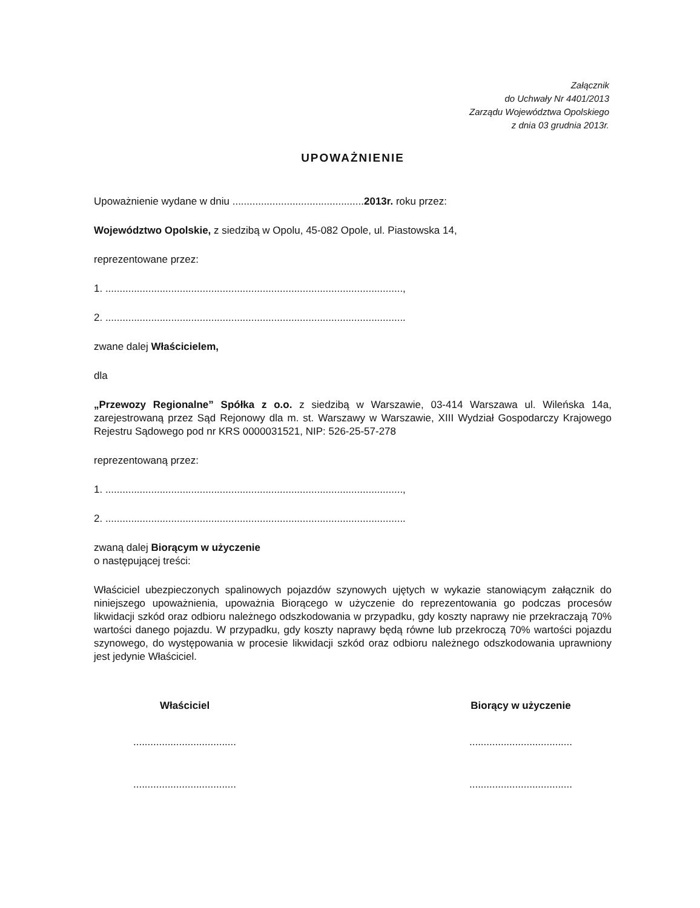Załącznik
do Uchwały Nr 4401/2013
Zarządu Województwa Opolskiego
z dnia 03 grudnia 2013r.
UPOWAŻNIENIE
Upoważnienie wydane w dniu ..............................................2013r. roku przez:
Województwo Opolskie, z siedzibą w Opolu, 45-082 Opole, ul. Piastowska 14,
reprezentowane przez:
1. ........................................................................................................,
2. .........................................................................................................
zwane dalej Właścicielem,
dla
„Przewozy Regionalne” Spółka z o.o. z siedzibą w Warszawie, 03-414 Warszawa ul. Wileńska 14a, zarejestrowaną przez Sąd Rejonowy dla m. st. Warszawy w Warszawie, XIII Wydział Gospodarczy Krajowego Rejestru Sądowego pod nr KRS 0000031521, NIP: 526-25-57-278
reprezentowaną przez:
1. ........................................................................................................,
2. .........................................................................................................
zwaną dalej Biorącym w użyczenie
o następującej treści:
Właściciel ubezpieczonych spalinowych pojazdów szynowych ujętych w wykazie stanowiącym załącznik do niniejszego upoważnienia, upoważnia Biorącego w użyczenie do reprezentowania go podczas procesów likwidacji szkód oraz odbioru należnego odszkodowania w przypadku, gdy koszty naprawy nie przekraczają 70% wartości danego pojazdu. W przypadku, gdy koszty naprawy będą równe lub przekroczą 70% wartości pojazdu szynowego, do występowania w procesie likwidacji szkód oraz odbioru należnego odszkodowania uprawniony jest jedynie Właściciel.
Właściciel........................................................................
Biorący w użyczenie........................................................................